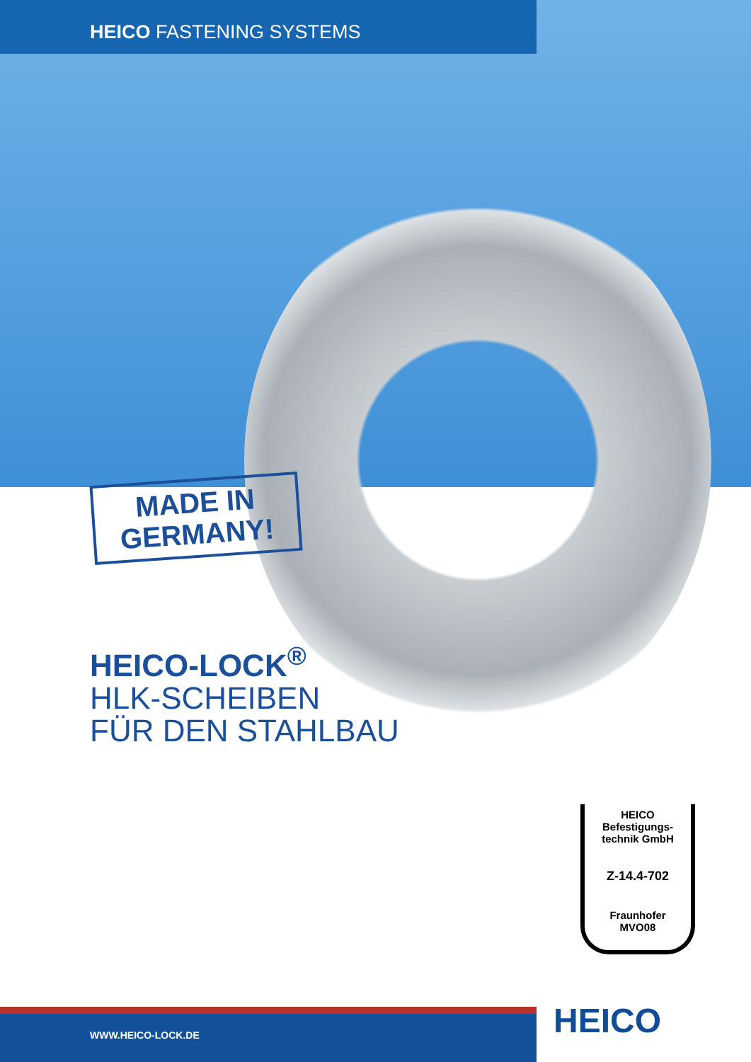HEICO FASTENING SYSTEMS
MADE IN
GERMANY!
HEICO-LOCK<sup>®</sup>
HLK-SCHEIBEN
FÜR DEN STAHLBAU
HEICO
Befestigungs-
technik GmbH
Z-14.4-702
Fraunhofer
MVO08
WWW.HEICO-LOCK.DE HEICO